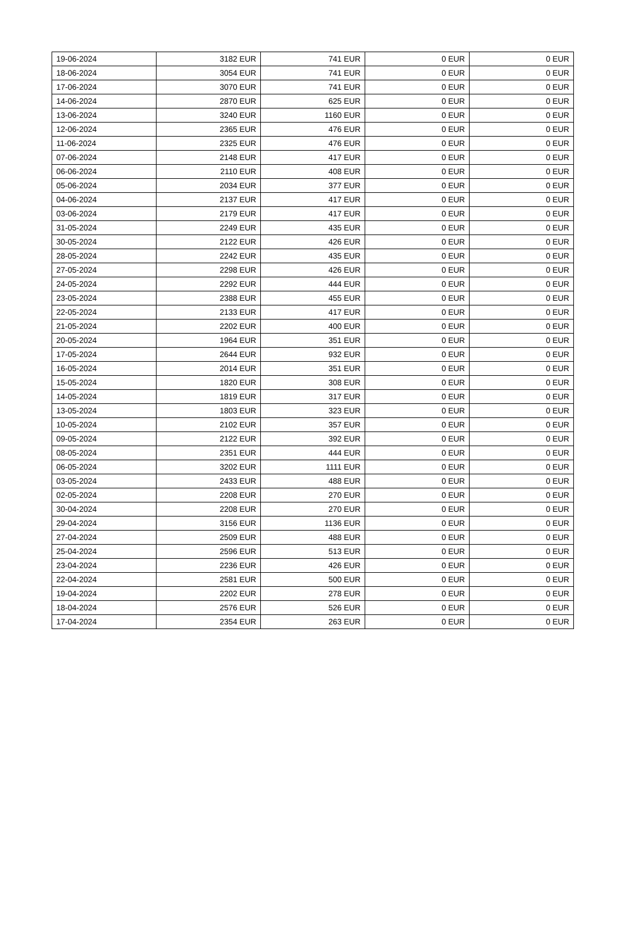| 19-06-2024 | 3182 EUR | 741 EUR | 0 EUR | 0 EUR |
| 18-06-2024 | 3054 EUR | 741 EUR | 0 EUR | 0 EUR |
| 17-06-2024 | 3070 EUR | 741 EUR | 0 EUR | 0 EUR |
| 14-06-2024 | 2870 EUR | 625 EUR | 0 EUR | 0 EUR |
| 13-06-2024 | 3240 EUR | 1160 EUR | 0 EUR | 0 EUR |
| 12-06-2024 | 2365 EUR | 476 EUR | 0 EUR | 0 EUR |
| 11-06-2024 | 2325 EUR | 476 EUR | 0 EUR | 0 EUR |
| 07-06-2024 | 2148 EUR | 417 EUR | 0 EUR | 0 EUR |
| 06-06-2024 | 2110 EUR | 408 EUR | 0 EUR | 0 EUR |
| 05-06-2024 | 2034 EUR | 377 EUR | 0 EUR | 0 EUR |
| 04-06-2024 | 2137 EUR | 417 EUR | 0 EUR | 0 EUR |
| 03-06-2024 | 2179 EUR | 417 EUR | 0 EUR | 0 EUR |
| 31-05-2024 | 2249 EUR | 435 EUR | 0 EUR | 0 EUR |
| 30-05-2024 | 2122 EUR | 426 EUR | 0 EUR | 0 EUR |
| 28-05-2024 | 2242 EUR | 435 EUR | 0 EUR | 0 EUR |
| 27-05-2024 | 2298 EUR | 426 EUR | 0 EUR | 0 EUR |
| 24-05-2024 | 2292 EUR | 444 EUR | 0 EUR | 0 EUR |
| 23-05-2024 | 2388 EUR | 455 EUR | 0 EUR | 0 EUR |
| 22-05-2024 | 2133 EUR | 417 EUR | 0 EUR | 0 EUR |
| 21-05-2024 | 2202 EUR | 400 EUR | 0 EUR | 0 EUR |
| 20-05-2024 | 1964 EUR | 351 EUR | 0 EUR | 0 EUR |
| 17-05-2024 | 2644 EUR | 932 EUR | 0 EUR | 0 EUR |
| 16-05-2024 | 2014 EUR | 351 EUR | 0 EUR | 0 EUR |
| 15-05-2024 | 1820 EUR | 308 EUR | 0 EUR | 0 EUR |
| 14-05-2024 | 1819 EUR | 317 EUR | 0 EUR | 0 EUR |
| 13-05-2024 | 1803 EUR | 323 EUR | 0 EUR | 0 EUR |
| 10-05-2024 | 2102 EUR | 357 EUR | 0 EUR | 0 EUR |
| 09-05-2024 | 2122 EUR | 392 EUR | 0 EUR | 0 EUR |
| 08-05-2024 | 2351 EUR | 444 EUR | 0 EUR | 0 EUR |
| 06-05-2024 | 3202 EUR | 1111 EUR | 0 EUR | 0 EUR |
| 03-05-2024 | 2433 EUR | 488 EUR | 0 EUR | 0 EUR |
| 02-05-2024 | 2208 EUR | 270 EUR | 0 EUR | 0 EUR |
| 30-04-2024 | 2208 EUR | 270 EUR | 0 EUR | 0 EUR |
| 29-04-2024 | 3156 EUR | 1136 EUR | 0 EUR | 0 EUR |
| 27-04-2024 | 2509 EUR | 488 EUR | 0 EUR | 0 EUR |
| 25-04-2024 | 2596 EUR | 513 EUR | 0 EUR | 0 EUR |
| 23-04-2024 | 2236 EUR | 426 EUR | 0 EUR | 0 EUR |
| 22-04-2024 | 2581 EUR | 500 EUR | 0 EUR | 0 EUR |
| 19-04-2024 | 2202 EUR | 278 EUR | 0 EUR | 0 EUR |
| 18-04-2024 | 2576 EUR | 526 EUR | 0 EUR | 0 EUR |
| 17-04-2024 | 2354 EUR | 263 EUR | 0 EUR | 0 EUR |